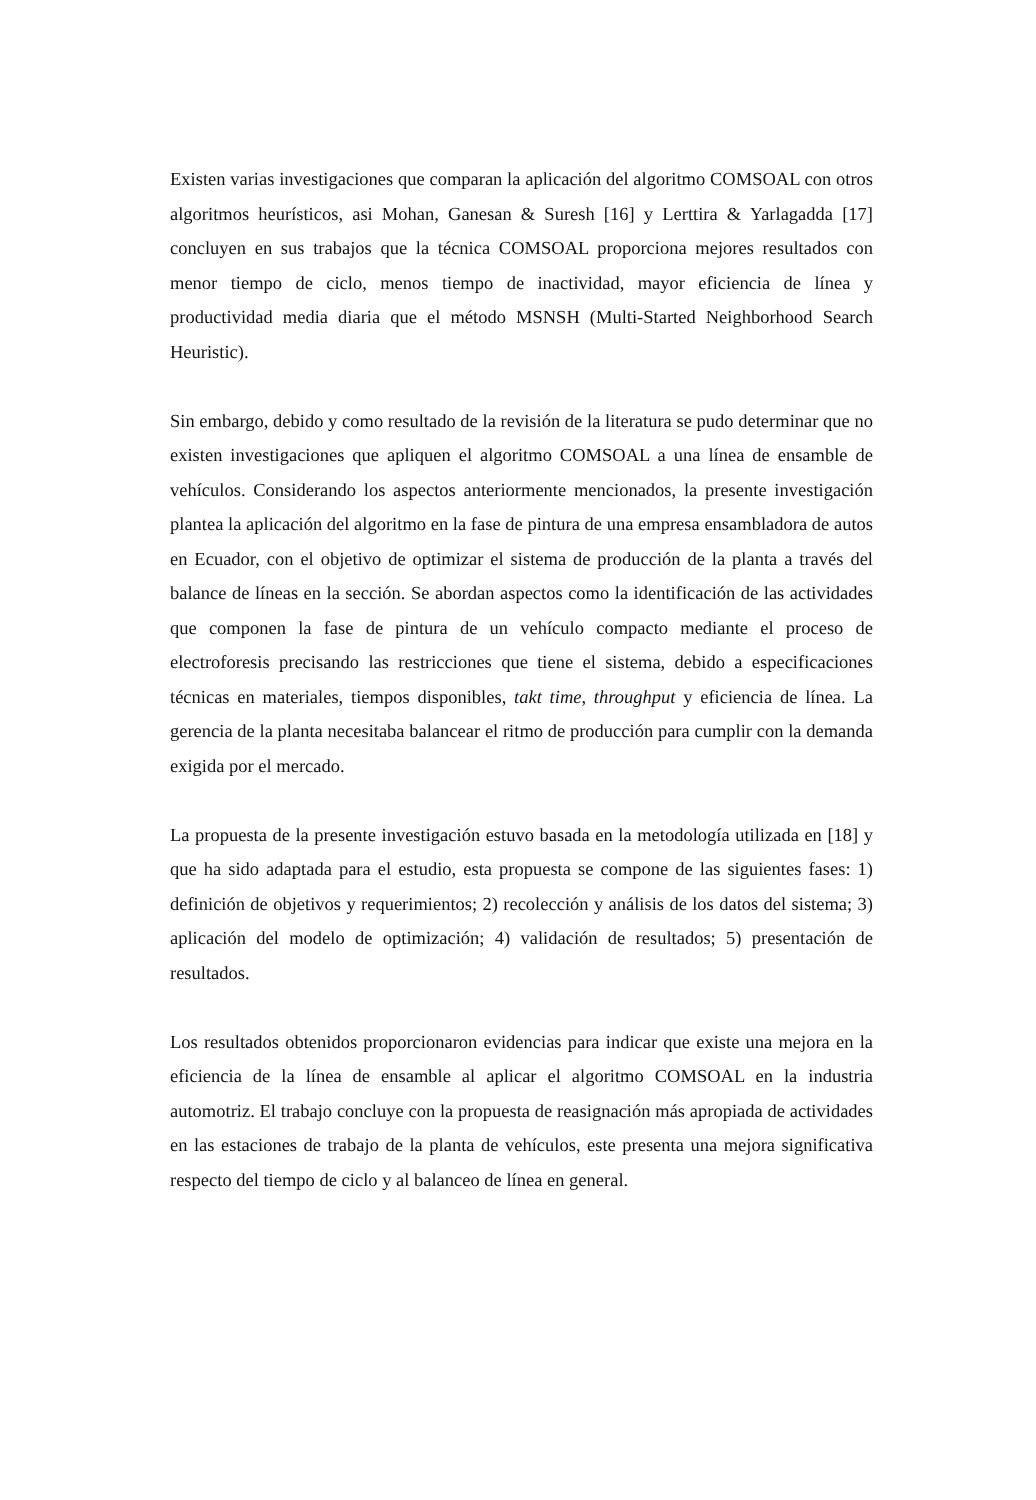Existen varias investigaciones que comparan la aplicación del algoritmo COMSOAL con otros algoritmos heurísticos, asi Mohan, Ganesan & Suresh [16] y Lerttira & Yarlagadda [17] concluyen en sus trabajos que la técnica COMSOAL proporciona mejores resultados con menor tiempo de ciclo, menos tiempo de inactividad, mayor eficiencia de línea y productividad media diaria que el método MSNSH (Multi-Started Neighborhood Search Heuristic).
Sin embargo, debido y como resultado de la revisión de la literatura se pudo determinar que no existen investigaciones que apliquen el algoritmo COMSOAL a una línea de ensamble de vehículos. Considerando los aspectos anteriormente mencionados, la presente investigación plantea la aplicación del algoritmo en la fase de pintura de una empresa ensambladora de autos en Ecuador, con el objetivo de optimizar el sistema de producción de la planta a través del balance de líneas en la sección. Se abordan aspectos como la identificación de las actividades que componen la fase de pintura de un vehículo compacto mediante el proceso de electroforesis precisando las restricciones que tiene el sistema, debido a especificaciones técnicas en materiales, tiempos disponibles, takt time, throughput y eficiencia de línea. La gerencia de la planta necesitaba balancear el ritmo de producción para cumplir con la demanda exigida por el mercado.
La propuesta de la presente investigación estuvo basada en la metodología utilizada en [18] y que ha sido adaptada para el estudio, esta propuesta se compone de las siguientes fases: 1) definición de objetivos y requerimientos; 2) recolección y análisis de los datos del sistema; 3) aplicación del modelo de optimización; 4) validación de resultados; 5) presentación de resultados.
Los resultados obtenidos proporcionaron evidencias para indicar que existe una mejora en la eficiencia de la línea de ensamble al aplicar el algoritmo COMSOAL en la industria automotriz. El trabajo concluye con la propuesta de reasignación más apropiada de actividades en las estaciones de trabajo de la planta de vehículos, este presenta una mejora significativa respecto del tiempo de ciclo y al balanceo de línea en general.